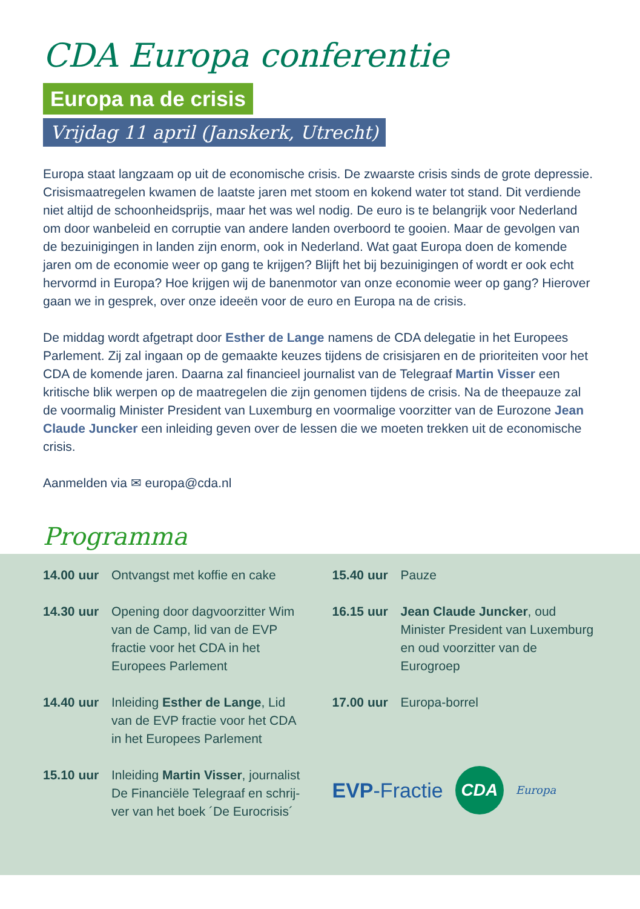CDA Europa conferentie
Europa na de crisis
Vrijdag 11 april (Janskerk, Utrecht)
Europa staat langzaam op uit de economische crisis. De zwaarste crisis sinds de grote depressie. Crisismaatregelen kwamen de laatste jaren met stoom en kokend water tot stand. Dit verdiende niet altijd de schoonheidsprijs, maar het was wel nodig. De euro is te belangrijk voor Nederland om door wanbeleid en corruptie van andere landen overboord te gooien. Maar de gevolgen van de bezuinigingen in landen zijn enorm, ook in Nederland. Wat gaat Europa doen de komende jaren om de economie weer op gang te krijgen? Blijft het bij bezuinigingen of wordt er ook echt hervormd in Europa? Hoe krijgen wij de banenmotor van onze economie weer op gang? Hierover gaan we in gesprek, over onze ideeën voor de euro en Europa na de crisis.
De middag wordt afgetrapt door Esther de Lange namens de CDA delegatie in het Europees Parlement. Zij zal ingaan op de gemaakte keuzes tijdens de crisisjaren en de prioriteiten voor het CDA de komende jaren. Daarna zal financieel journalist van de Telegraaf Martin Visser een kritische blik werpen op de maatregelen die zijn genomen tijdens de crisis. Na de theepauze zal de voormalig Minister President van Luxemburg en voormalige voorzitter van de Eurozone Jean Claude Juncker een inleiding geven over de lessen die we moeten trekken uit de economische crisis.
Aanmelden via ✉ europa@cda.nl
Programma
14.00 uur Ontvangst met koffie en cake
14.30 uur Opening door dagvoorzitter Wim van de Camp, lid van de EVP fractie voor het CDA in het Europees Parlement
14.40 uur Inleiding Esther de Lange, Lid van de EVP fractie voor het CDA in het Europees Parlement
15.10 uur Inleiding Martin Visser, journalist De Financiële Telegraaf en schrij-ver van het boek ´De Eurocrisis´
15.40 uur Pauze
16.15 uur Jean Claude Juncker, oud Minister President van Luxemburg en oud voorzitter van de Eurogroep
17.00 uur Europa-borrel
EVP-Fractie
CDA
Europa